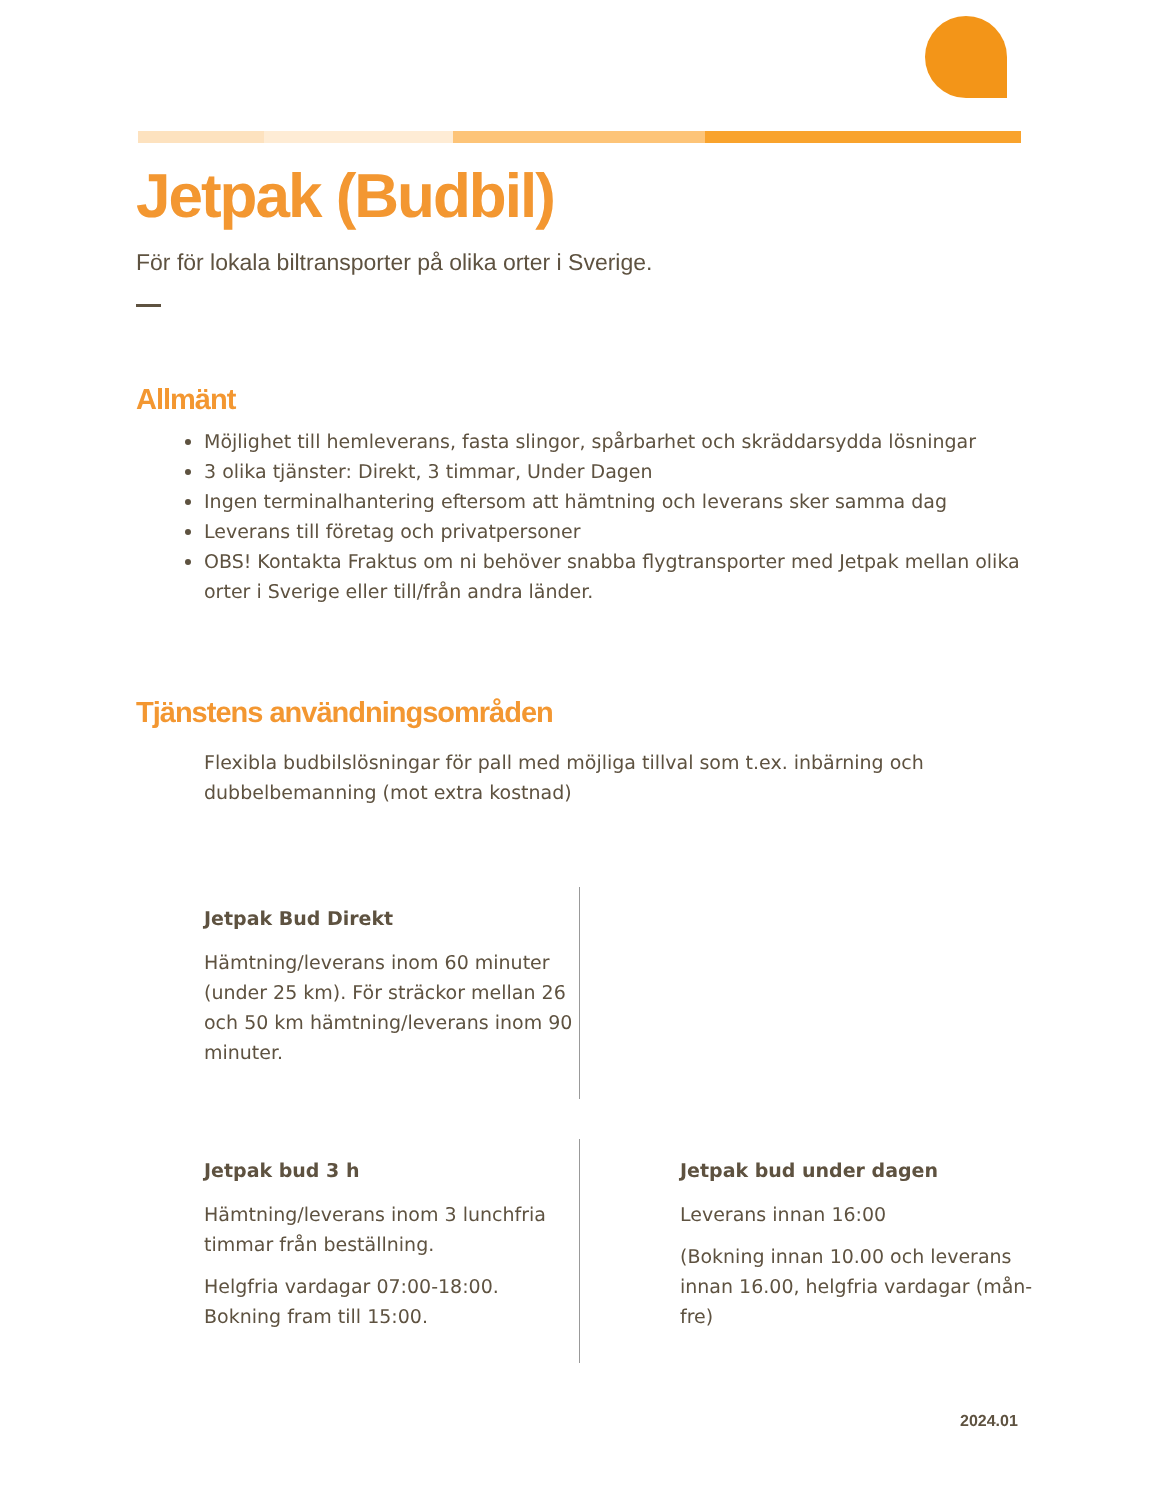Jetpak (Budbil)
För för lokala biltransporter på olika orter i Sverige.
Allmänt
Möjlighet till hemleverans, fasta slingor, spårbarhet och skräddarsydda lösningar
3 olika tjänster: Direkt, 3 timmar, Under Dagen
Ingen terminalhantering eftersom att hämtning och leverans sker samma dag
Leverans till företag och privatpersoner
OBS! Kontakta Fraktus om ni behöver snabba flygtransporter med Jetpak mellan olika orter i Sverige eller till/från andra länder.
Tjänstens användningsområden
Flexibla budbilslösningar för pall med möjliga tillval som t.ex. inbärning och dubbelbemanning (mot extra kostnad)
Jetpak Bud Direkt
Hämtning/leverans inom 60 minuter (under 25 km). För sträckor mellan 26 och 50 km hämtning/leverans inom 90 minuter.
Jetpak bud 3 h
Hämtning/leverans inom 3 lunchfria timmar från beställning.
Helgfria vardagar 07:00-18:00. Bokning fram till 15:00.
Jetpak bud under dagen
Leverans innan 16:00
(Bokning innan 10.00 och leverans innan 16.00, helgfria vardagar (mån-fre)
2024.01